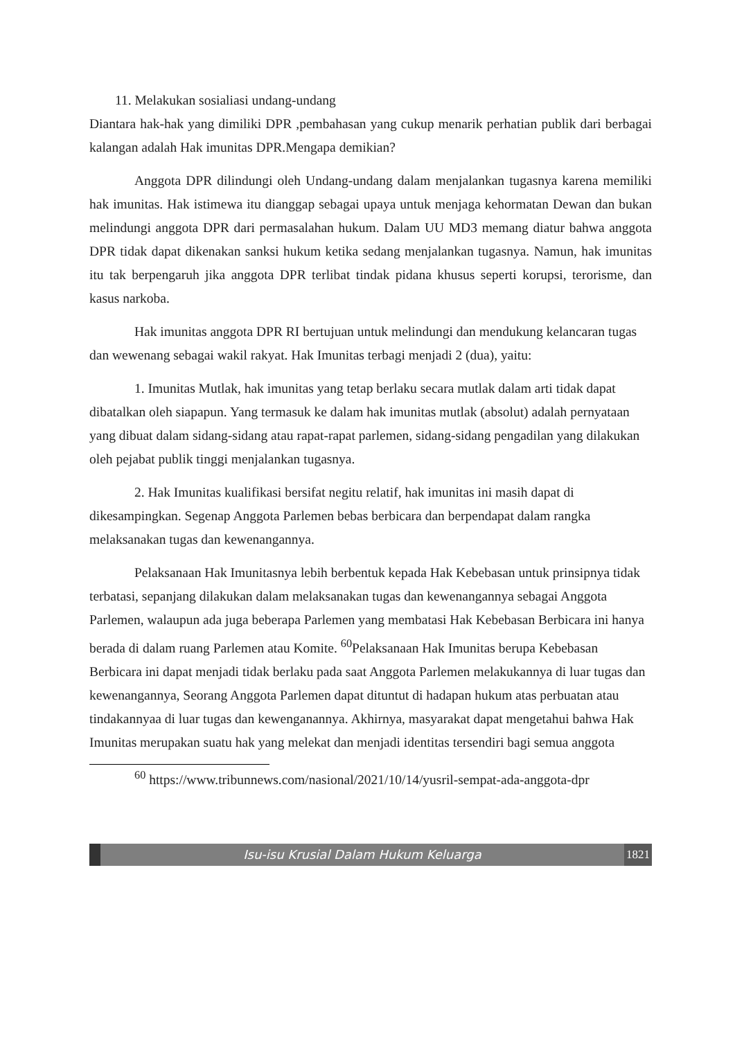11. Melakukan sosialiasi undang-undang
Diantara hak-hak yang dimiliki DPR ,pembahasan yang cukup menarik perhatian publik dari berbagai kalangan adalah Hak imunitas DPR.Mengapa demikian?
Anggota DPR dilindungi oleh Undang-undang dalam menjalankan tugasnya karena memiliki hak imunitas. Hak istimewa itu dianggap sebagai upaya untuk menjaga kehormatan Dewan dan bukan melindungi anggota DPR dari permasalahan hukum. Dalam UU MD3 memang diatur bahwa anggota DPR tidak dapat dikenakan sanksi hukum ketika sedang menjalankan tugasnya. Namun, hak imunitas itu tak berpengaruh jika anggota DPR terlibat tindak pidana khusus seperti korupsi, terorisme, dan kasus narkoba.
Hak imunitas anggota DPR RI bertujuan untuk melindungi dan mendukung kelancaran tugas dan wewenang sebagai wakil rakyat. Hak Imunitas terbagi menjadi 2 (dua), yaitu:
1. Imunitas Mutlak, hak imunitas yang tetap berlaku secara mutlak dalam arti tidak dapat dibatalkan oleh siapapun. Yang termasuk ke dalam hak imunitas mutlak (absolut) adalah pernyataan yang dibuat dalam sidang-sidang atau rapat-rapat parlemen, sidang-sidang pengadilan yang dilakukan oleh pejabat publik tinggi menjalankan tugasnya.
2. Hak Imunitas kualifikasi bersifat negitu relatif, hak imunitas ini masih dapat di dikesampingkan. Segenap Anggota Parlemen bebas berbicara dan berpendapat dalam rangka melaksanakan tugas dan kewenangannya.
Pelaksanaan Hak Imunitasnya lebih berbentuk kepada Hak Kebebasan untuk prinsipnya tidak terbatasi, sepanjang dilakukan dalam melaksanakan tugas dan kewenangannya sebagai Anggota Parlemen, walaupun ada juga beberapa Parlemen yang membatasi Hak Kebebasan Berbicara ini hanya berada di dalam ruang Parlemen atau Komite. <sup>60</sup>Pelaksanaan Hak Imunitas berupa Kebebasan Berbicara ini dapat menjadi tidak berlaku pada saat Anggota Parlemen melakukannya di luar tugas dan kewenangannya, Seorang Anggota Parlemen dapat dituntut di hadapan hukum atas perbuatan atau tindakannyaa di luar tugas dan kewenganannya. Akhirnya, masyarakat dapat mengetahui bahwa Hak Imunitas merupakan suatu hak yang melekat dan menjadi identitas tersendiri bagi semua anggota
<sup>60</sup> https://www.tribunnews.com/nasional/2021/10/14/yusril-sempat-ada-anggota-dpr
Isu-isu Krusial Dalam Hukum Keluarga
1821